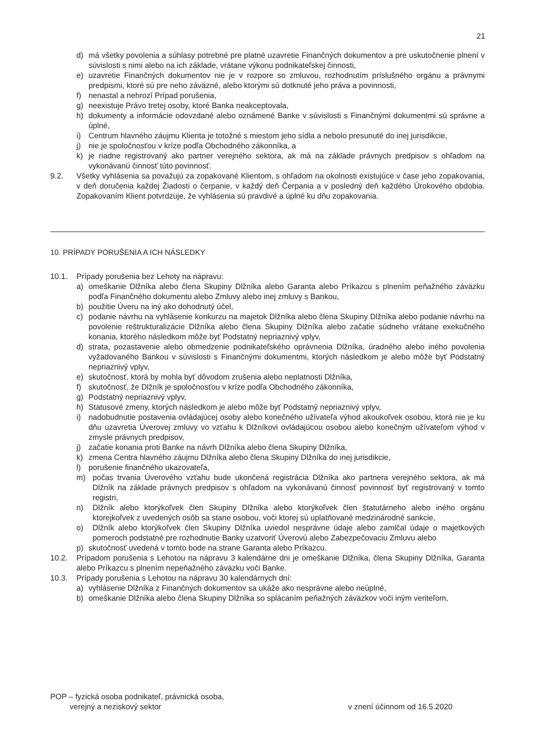21
d) má všetky povolenia a súhlasy potrebné pre platné uzavretie Finančných dokumentov a pre uskutočnenie plnení v súvislosti s nimi alebo na ich základe, vrátane výkonu podnikateľskej činnosti,
e) uzavretie Finančných dokumentov nie je v rozpore so zmluvou, rozhodnutím príslušného orgánu a právnymi predpismi, ktoré sú pre neho záväzné, alebo ktorými sú dotknuté jeho práva a povinnosti,
f) nenastal a nehrozí Prípad porušenia,
g) neexistuje Právo tretej osoby, ktoré Banka neakceptovala,
h) dokumenty a informácie odovzdané alebo oznámené Banke v súvislosti s Finančnými dokumentmi sú správne a úplné,
i) Centrum hlavného záujmu Klienta je totožné s miestom jeho sídla a nebolo presunuté do inej jurisdikcie,
j) nie je spoločnosťou v kríze podľa Obchodného zákonníka, a
k) je riadne registrovaný ako partner verejného sektora, ak má na základe právnych predpisov s ohľadom na vykonávanú činnosť túto povinnosť.
9.2. Všetky vyhlásenia sa považujú za zopakované Klientom, s ohľadom na okolnosti existujúce v čase jeho zopakovania, v deň doručenia každej Žiadosti o čerpanie, v každý deň Čerpania a v posledný deň každého Úrokového obdobia. Zopakovaním Klient potvrdzuje, že vyhlásenia sú pravdivé a úplné ku dňu zopakovania.
10. PRÍPADY PORUŠENIA A ICH NÁSLEDKY
10.1. Prípady porušenia bez Lehoty na nápravu:
a) omeškanie Dlžníka alebo člena Skupiny Dlžníka alebo Garanta alebo Príkazcu s plnením peňažného záväzku podľa Finančného dokumentu alebo Zmluvy alebo inej zmluvy s Bankou,
b) použitie Úveru na iný ako dohodnutý účel,
c) podanie návrhu na vyhlásenie konkurzu na majetok Dlžníka alebo člena Skupiny Dlžníka alebo podanie návrhu na povolenie reštrukturalizácie Dlžníka alebo člena Skupiny Dlžníka alebo začatie súdneho vrátane exekučného konania, ktorého následkom môže byť Podstatný nepriaznivý vplyv,
d) strata, pozastavenie alebo obmedzenie podnikateľského oprávnenia Dlžníka, úradného alebo iného povolenia vyžadovaného Bankou v súvislosti s Finančnými dokumentmi, ktorých následkom je alebo môže byť Podstatný nepriaznivý vplyv,
e) skutočnosť, ktorá by mohla byť dôvodom zrušenia alebo neplatnosti Dlžníka,
f) skutočnosť, že Dlžník je spoločnosťou v kríze podľa Obchodného zákonníka,
g) Podstatný nepriaznivý vplyv,
h) Statusové zmeny, ktorých následkom je alebo môže byť Podstatný nepriaznivý vplyv,
i) nadobudnutie postavenia ovládajúcej osoby alebo konečného užívateľa výhod akoukoľvek osobou, ktorá nie je ku dňu uzavretia Úverovej zmluvy vo vzťahu k Dlžníkovi ovládajúcou osobou alebo konečným užívateľom výhod v zmysle právnych predpisov,
j) začatie konania proti Banke na návrh Dlžníka alebo člena Skupiny Dlžníka,
k) zmena Centra hlavného záujmu Dlžníka alebo člena Skupiny Dlžníka do inej jurisdikcie,
l) porušenie finančného ukazovateľa,
m) počas trvania Úverového vzťahu bude ukončená registrácia Dlžníka ako partnera verejného sektora, ak má Dlžník na základe právnych predpisov s ohľadom na vykonávanú činnosť povinnosť byť registrovaný v tomto registri,
n) Dlžník alebo ktorýkoľvek člen Skupiny Dlžníka alebo ktorýkoľvek člen štatutárneho alebo iného orgánu ktorejkoľvek z uvedených osôb sa stane osobou, voči ktorej sú uplatňované medzinárodné sankcie,
o) Dlžník alebo ktorýkoľvek člen Skupiny Dlžníka uviedol nesprávne údaje alebo zamlčal údaje o majetkových pomeroch podstatné pre rozhodnutie Banky uzatvoriť Úverovú alebo Zabezpečovaciu Zmluvu alebo
p) skutočnosť uvedená v tomto bode na strane Garanta alebo Príkazcu.
10.2. Prípadom porušenia s Lehotou na nápravu 3 kalendárne dni je omeškanie Dlžníka, člena Skupiny Dlžníka, Garanta alebo Príkazcu s plnením nepeňažného záväzku voči Banke.
10.3. Prípady porušenia s Lehotou na nápravu 30 kalendárnych dní:
a) vyhlásenie Dlžníka z Finančných dokumentov sa ukáže ako nesprávne alebo neúplné,
b) omeškanie Dlžníka alebo člena Skupiny Dlžníka so splácaním peňažných záväzkov voči iným veriteľom,
POP – fyzická osoba podnikateľ, právnická osoba,
verejný a neziskový sektor
v znení účinnom od 16.5.2020